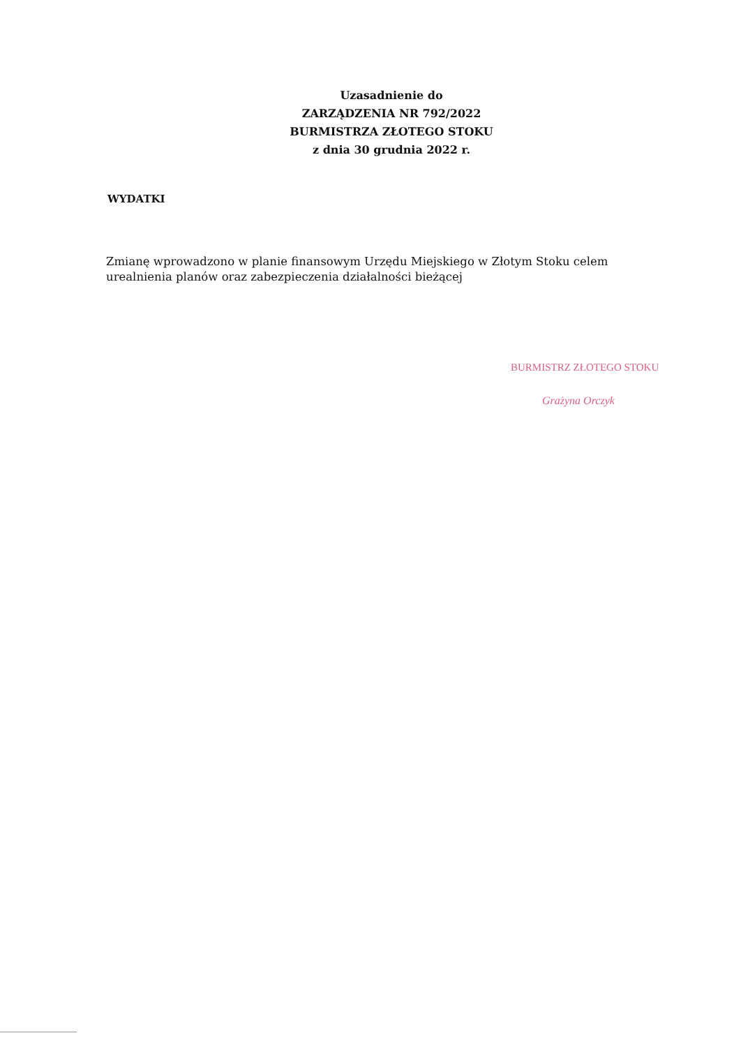Uzasadnienie do
ZARZĄDZENIA NR 792/2022
BURMISTRZA ZŁOTEGO STOKU
z dnia 30 grudnia 2022 r.
WYDATKI
Zmianę wprowadzono w planie finansowym Urzędu Miejskiego w Złotym Stoku celem urealnienia planów oraz zabezpieczenia działalności bieżącej
BURMISTRZ ZŁOTEGO STOKU
Grażyna Orczyk